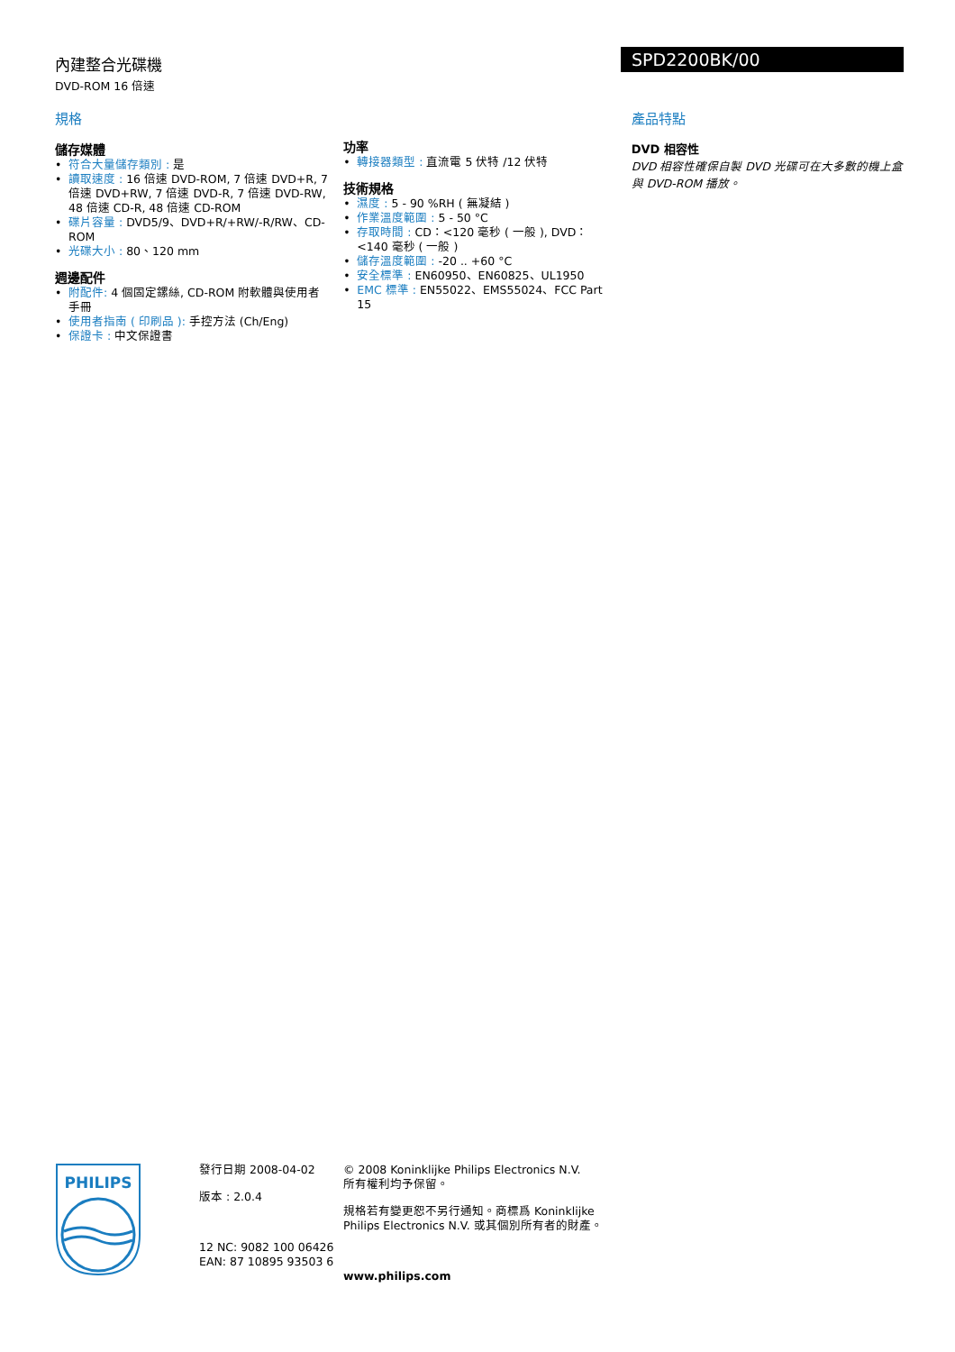內建整合光碟機
DVD-ROM 16 倍速
SPD2200BK/00
規格
儲存媒體
符合大量儲存類別 : 是
讀取速度 : 16 倍速 DVD-ROM, 7 倍速 DVD+R, 7 倍速 DVD+RW, 7 倍速 DVD-R, 7 倍速 DVD-RW, 48 倍速 CD-R, 48 倍速 CD-ROM
碟片容量 : DVD5/9、DVD+R/+RW/-R/RW、CD-ROM
光碟大小 : 80、120 mm
週邊配件
附配件: 4 個固定鏍絲, CD-ROM 附軟體與使用者手冊
使用者指南 ( 印刷品 ): 手控方法 (Ch/Eng)
保證卡 : 中文保證書
功率
轉接器類型 : 直流電 5 伏特 /12 伏特
技術規格
濕度 : 5 - 90 %RH ( 無凝結 )
作業溫度範圍 : 5 - 50 °C
存取時間 : CD：<120 毫秒 ( 一般 ), DVD：<140 毫秒 ( 一般 )
儲存溫度範圍 : -20 .. +60 °C
安全標準 : EN60950、EN60825、UL1950
EMC 標準 : EN55022、EMS55024、FCC Part 15
產品特點
DVD 相容性
DVD 相容性確保自製 DVD 光碟可在大多數的機上盒與 DVD-ROM 播放。
PHILIPS
發行日期 2008-04-02
版本 : 2.0.4
12 NC: 9082 100 06426
EAN: 87 10895 93503 6
© 2008 Koninklijke Philips Electronics N.V.
所有權利均予保留。
規格若有變更恕不另行通知。商標爲 Koninklijke Philips Electronics N.V. 或其個別所有者的財產。
www.philips.com